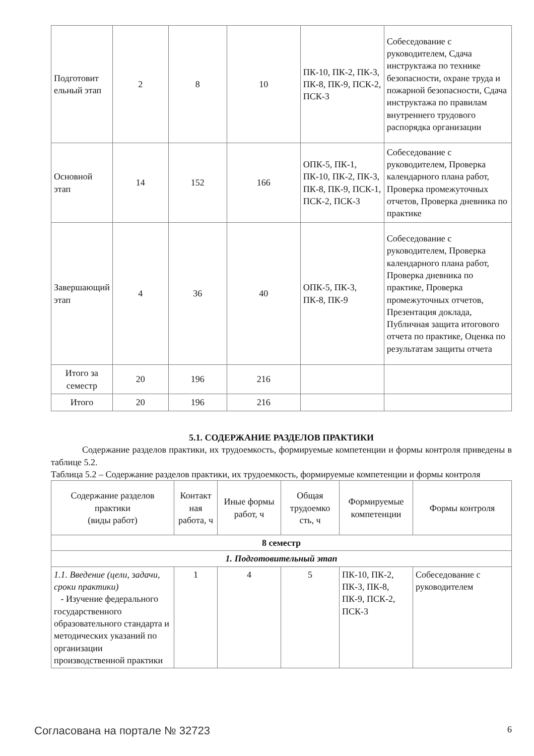| Подготовит ельный этап | 2 | 8 | 10 | ПК-10, ПК-2, ПК-3, ПК-8, ПК-9, ПСК-2, ПСК-3 | Собеседование с руководителем, Сдача инструктажа по технике безопасности, охране труда и пожарной безопасности, Сдача инструктажа по правилам внутреннего трудового распорядка организации |
| Основной этап | 14 | 152 | 166 | ОПК-5, ПК-1, ПК-10, ПК-2, ПК-3, ПК-8, ПК-9, ПСК-1, ПСК-2, ПСК-3 | Собеседование с руководителем, Проверка календарного плана работ, Проверка промежуточных отчетов, Проверка дневника по практике |
| Завершающий этап | 4 | 36 | 40 | ОПК-5, ПК-3, ПК-8, ПК-9 | Собеседование с руководителем, Проверка календарного плана работ, Проверка дневника по практике, Проверка промежуточных отчетов, Презентация доклада, Публичная защита итогового отчета по практике, Оценка по результатам защиты отчета |
| Итого за семестр | 20 | 196 | 216 | | |
| Итого | 20 | 196 | 216 | | |
5.1. СОДЕРЖАНИЕ РАЗДЕЛОВ ПРАКТИКИ
Содержание разделов практики, их трудоемкость, формируемые компетенции и формы контроля приведены в таблице 5.2.
Таблица 5.2 – Содержание разделов практики, их трудоемкость, формируемые компетенции и формы контроля
| Содержание разделов практики (виды работ) | Контакт ная работа, ч | Иные формы работ, ч | Общая трудоемко сть, ч | Формируемые компетенции | Формы контроля |
| --- | --- | --- | --- | --- | --- |
| 8 семестр | | | | | |
| 1. Подготовительный этап | | | | | |
| 1.1. Введение (цели, задачи, сроки практики) - Изучение федерального государственного образовательного стандарта и методических указаний по организации производственной практики | 1 | 4 | 5 | ПК-10, ПК-2, ПК-3, ПК-8, ПК-9, ПСК-2, ПСК-3 | Собеседование с руководителем |
Согласована на портале № 32723 6